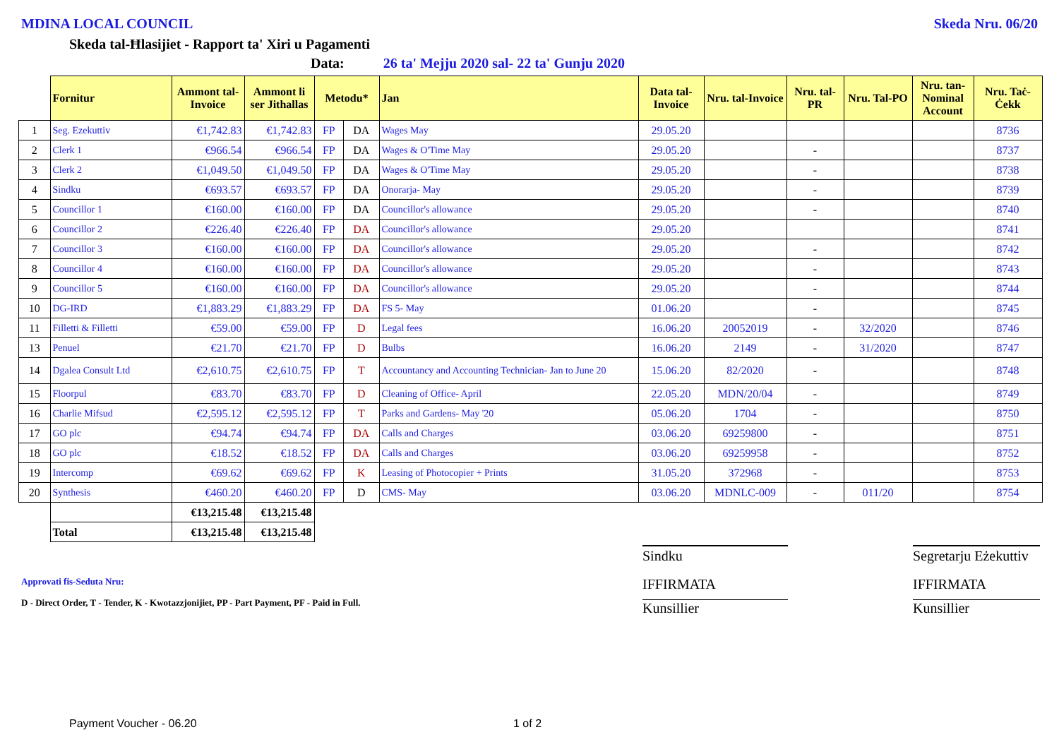MDINA LOCAL COUNCIL Skeda Nru. 06/20
Skeda tal-Ħlasijiet - Rapport ta' Xiri u Pagamenti
Data: 26 ta' Mejju 2020 sal- 22 ta' Gunju 2020
| | Fornitur | Ammont tal-Invoice | Ammont li ser Jithallas | Metodu* | | Jan | Data tal-Invoice | Nru. tal-Invoice | Nru. tal-PR | Nru. Tal-PO | Nru. tan-Nominal Account | Nru. Taċ-Ċekk |
| --- | --- | --- | --- | --- | --- | --- | --- | --- | --- | --- | --- | --- |
| 1 | Seg. Ezekuttiv | €1,742.83 | €1,742.83 | FP | DA | Wages May | 29.05.20 | | | | | 8736 |
| 2 | Clerk 1 | €966.54 | €966.54 | FP | DA | Wages & O'Time May | 29.05.20 | | - | | | 8737 |
| 3 | Clerk 2 | €1,049.50 | €1,049.50 | FP | DA | Wages & O'Time May | 29.05.20 | | - | | | 8738 |
| 4 | Sindku | €693.57 | €693.57 | FP | DA | Onorarja- May | 29.05.20 | | - | | | 8739 |
| 5 | Councillor 1 | €160.00 | €160.00 | FP | DA | Councillor's allowance | 29.05.20 | | - | | | 8740 |
| 6 | Councillor 2 | €226.40 | €226.40 | FP | DA | Councillor's allowance | 29.05.20 | | | | | 8741 |
| 7 | Councillor 3 | €160.00 | €160.00 | FP | DA | Councillor's allowance | 29.05.20 | | - | | | 8742 |
| 8 | Councillor 4 | €160.00 | €160.00 | FP | DA | Councillor's allowance | 29.05.20 | | - | | | 8743 |
| 9 | Councillor 5 | €160.00 | €160.00 | FP | DA | Councillor's allowance | 29.05.20 | | - | | | 8744 |
| 10 | DG-IRD | €1,883.29 | €1,883.29 | FP | DA | FS 5- May | 01.06.20 | | - | | | 8745 |
| 11 | Filletti & Filletti | €59.00 | €59.00 | FP | D | Legal fees | 16.06.20 | 20052019 | - | 32/2020 | | 8746 |
| 13 | Penuel | €21.70 | €21.70 | FP | D | Bulbs | 16.06.20 | 2149 | - | 31/2020 | | 8747 |
| 14 | Dgalea Consult Ltd | €2,610.75 | €2,610.75 | FP | T | Accountancy and Accounting Technician- Jan to June 20 | 15.06.20 | 82/2020 | - | | | 8748 |
| 15 | Floorpul | €83.70 | €83.70 | FP | D | Cleaning of Office- April | 22.05.20 | MDN/20/04 | - | | | 8749 |
| 16 | Charlie Mifsud | €2,595.12 | €2,595.12 | FP | T | Parks and Gardens- May '20 | 05.06.20 | 1704 | - | | | 8750 |
| 17 | GO plc | €94.74 | €94.74 | FP | DA | Calls and Charges | 03.06.20 | 69259800 | - | | | 8751 |
| 18 | GO plc | €18.52 | €18.52 | FP | DA | Calls and Charges | 03.06.20 | 69259958 | - | | | 8752 |
| 19 | Intercomp | €69.62 | €69.62 | FP | K | Leasing of Photocopier + Prints | 31.05.20 | 372968 | - | | | 8753 |
| 20 | Synthesis | €460.20 | €460.20 | FP | D | CMS- May | 03.06.20 | MDNLC-009 | - | 011/20 | | 8754 |
| | | €13,215.48 | €13,215.48 | | | | | | | | | |
| | Total | €13,215.48 | €13,215.48 | | | | | | | | | |
Approvati fis-Seduta Nru:
D - Direct Order, T - Tender, K - Kwotazzjonijiet, PP - Part Payment, PF - Paid in Full.
Sindku
IFFIRMATA
Kunsillier
Segretarju Eżekuttiv
IFFIRMATA
Kunsillier
Payment Voucher - 06.20 1 of 2